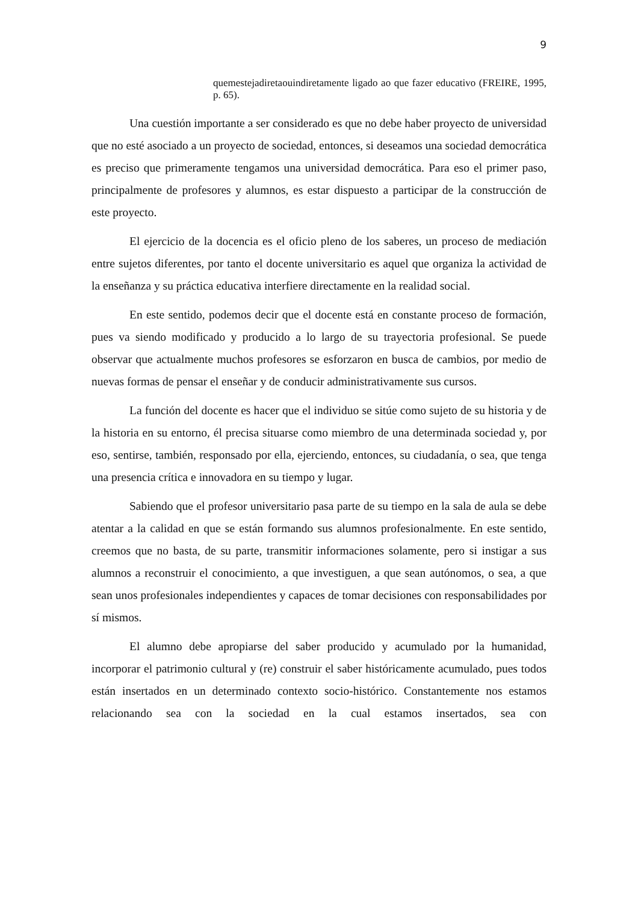9
quemestejadiretaouindiretamente ligado ao que fazer educativo (FREIRE, 1995, p. 65).
Una cuestión importante a ser considerado es que no debe haber proyecto de universidad que no esté asociado a un proyecto de sociedad, entonces, si deseamos una sociedad democrática es preciso que primeramente tengamos una universidad democrática. Para eso el primer paso, principalmente de profesores y alumnos, es estar dispuesto a participar de la construcción de este proyecto.
El ejercicio de la docencia es el oficio pleno de los saberes, un proceso de mediación entre sujetos diferentes, por tanto el docente universitario es aquel que organiza la actividad de la enseñanza y su práctica educativa interfiere directamente en la realidad social.
En este sentido, podemos decir que el docente está en constante proceso de formación, pues va siendo modificado y producido a lo largo de su trayectoria profesional. Se puede observar que actualmente muchos profesores se esforzaron en busca de cambios, por medio de nuevas formas de pensar el enseñar y de conducir administrativamente sus cursos.
La función del docente es hacer que el individuo se sitúe como sujeto de su historia y de la historia en su entorno, él precisa situarse como miembro de una determinada sociedad y, por eso, sentirse, también, responsado por ella, ejerciendo, entonces, su ciudadanía, o sea, que tenga una presencia crítica e innovadora en su tiempo y lugar.
Sabiendo que el profesor universitario pasa parte de su tiempo en la sala de aula se debe atentar a la calidad en que se están formando sus alumnos profesionalmente. En este sentido, creemos que no basta, de su parte, transmitir informaciones solamente, pero si instigar a sus alumnos a reconstruir el conocimiento, a que investiguen, a que sean autónomos, o sea, a que sean unos profesionales independientes y capaces de tomar decisiones con responsabilidades por sí mismos.
El alumno debe apropiarse del saber producido y acumulado por la humanidad, incorporar el patrimonio cultural y (re) construir el saber históricamente acumulado, pues todos están insertados en un determinado contexto socio-histórico. Constantemente nos estamos relacionando sea con la sociedad en la cual estamos insertados, sea con